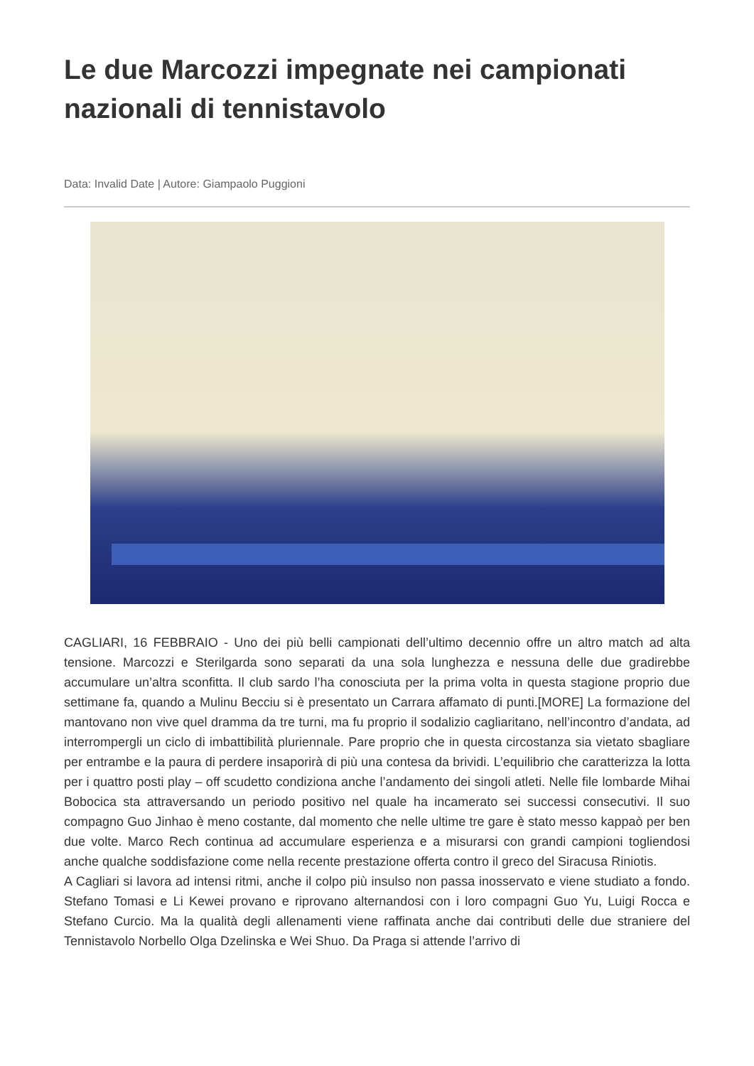Le due Marcozzi impegnate nei campionati nazionali di tennistavolo
Data: Invalid Date | Autore: Giampaolo Puggioni
CAGLIARI, 16 FEBBRAIO - Uno dei più belli campionati dell’ultimo decennio offre un altro match ad alta tensione. Marcozzi e Sterilgarda sono separati da una sola lunghezza e nessuna delle due gradirebbe accumulare un’altra sconfitta. Il club sardo l’ha conosciuta per la prima volta in questa stagione proprio due settimane fa, quando a Mulinu Becciu si è presentato un Carrara affamato di punti.[MORE] La formazione del mantovano non vive quel dramma da tre turni, ma fu proprio il sodalizio cagliaritano, nell’incontro d’andata, ad interrompergli un ciclo di imbattibilità pluriennale. Pare proprio che in questa circostanza sia vietato sbagliare per entrambe e la paura di perdere insaporirà di più una contesa da brividi. L’equilibrio che caratterizza la lotta per i quattro posti play – off scudetto condiziona anche l’andamento dei singoli atleti. Nelle file lombarde Mihai Bobocica sta attraversando un periodo positivo nel quale ha incamerato sei successi consecutivi. Il suo compagno Guo Jinhao è meno costante, dal momento che nelle ultime tre gare è stato messo kappaò per ben due volte. Marco Rech continua ad accumulare esperienza e a misurarsi con grandi campioni togliendosi anche qualche soddisfazione come nella recente prestazione offerta contro il greco del Siracusa Riniotis.
A Cagliari si lavora ad intensi ritmi, anche il colpo più insulso non passa inosservato e viene studiato a fondo. Stefano Tomasi e Li Kewei provano e riprovano alternandosi con i loro compagni Guo Yu, Luigi Rocca e Stefano Curcio. Ma la qualità degli allenamenti viene raffinata anche dai contributi delle due straniere del Tennistavolo Norbello Olga Dzelinska e Wei Shuo. Da Praga si attende l’arrivo di